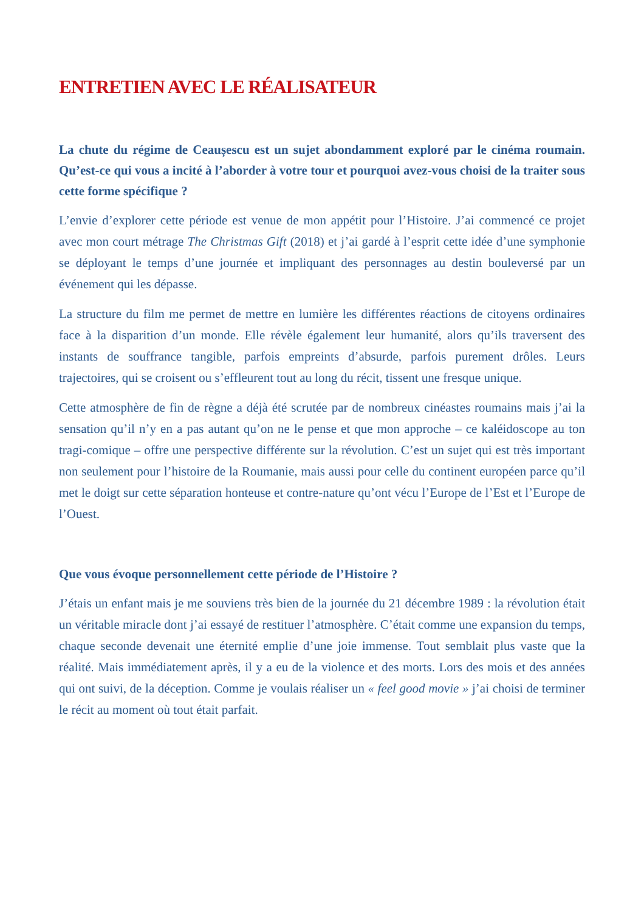ENTRETIEN AVEC LE RÉALISATEUR
La chute du régime de Ceaușescu est un sujet abondamment exploré par le cinéma roumain. Qu’est-ce qui vous a incité à l’aborder à votre tour et pourquoi avez-vous choisi de la traiter sous cette forme spécifique ?
L’envie d’explorer cette période est venue de mon appétit pour l’Histoire. J’ai commencé ce projet avec mon court métrage The Christmas Gift (2018) et j’ai gardé à l’esprit cette idée d’une symphonie se déployant le temps d’une journée et impliquant des personnages au destin bouleversé par un événement qui les dépasse.
La structure du film me permet de mettre en lumière les différentes réactions de citoyens ordinaires face à la disparition d’un monde. Elle révèle également leur humanité, alors qu’ils traversent des instants de souffrance tangible, parfois empreints d’absurde, parfois purement drôles. Leurs trajectoires, qui se croisent ou s’effleurent tout au long du récit, tissent une fresque unique.
Cette atmosphère de fin de règne a déjà été scrutée par de nombreux cinéastes roumains mais j’ai la sensation qu’il n’y en a pas autant qu’on ne le pense et que mon approche – ce kaléidoscope au ton tragi-comique – offre une perspective différente sur la révolution. C’est un sujet qui est très important non seulement pour l’histoire de la Roumanie, mais aussi pour celle du continent européen parce qu’il met le doigt sur cette séparation honteuse et contre-nature qu’ont vécu l’Europe de l’Est et l’Europe de l’Ouest.
Que vous évoque personnellement cette période de l’Histoire ?
J’étais un enfant mais je me souviens très bien de la journée du 21 décembre 1989 : la révolution était un véritable miracle dont j’ai essayé de restituer l’atmosphère. C’était comme une expansion du temps, chaque seconde devenait une éternité emplie d’une joie immense. Tout semblait plus vaste que la réalité. Mais immédiatement après, il y a eu de la violence et des morts. Lors des mois et des années qui ont suivi, de la déception. Comme je voulais réaliser un « feel good movie » j’ai choisi de terminer le récit au moment où tout était parfait.